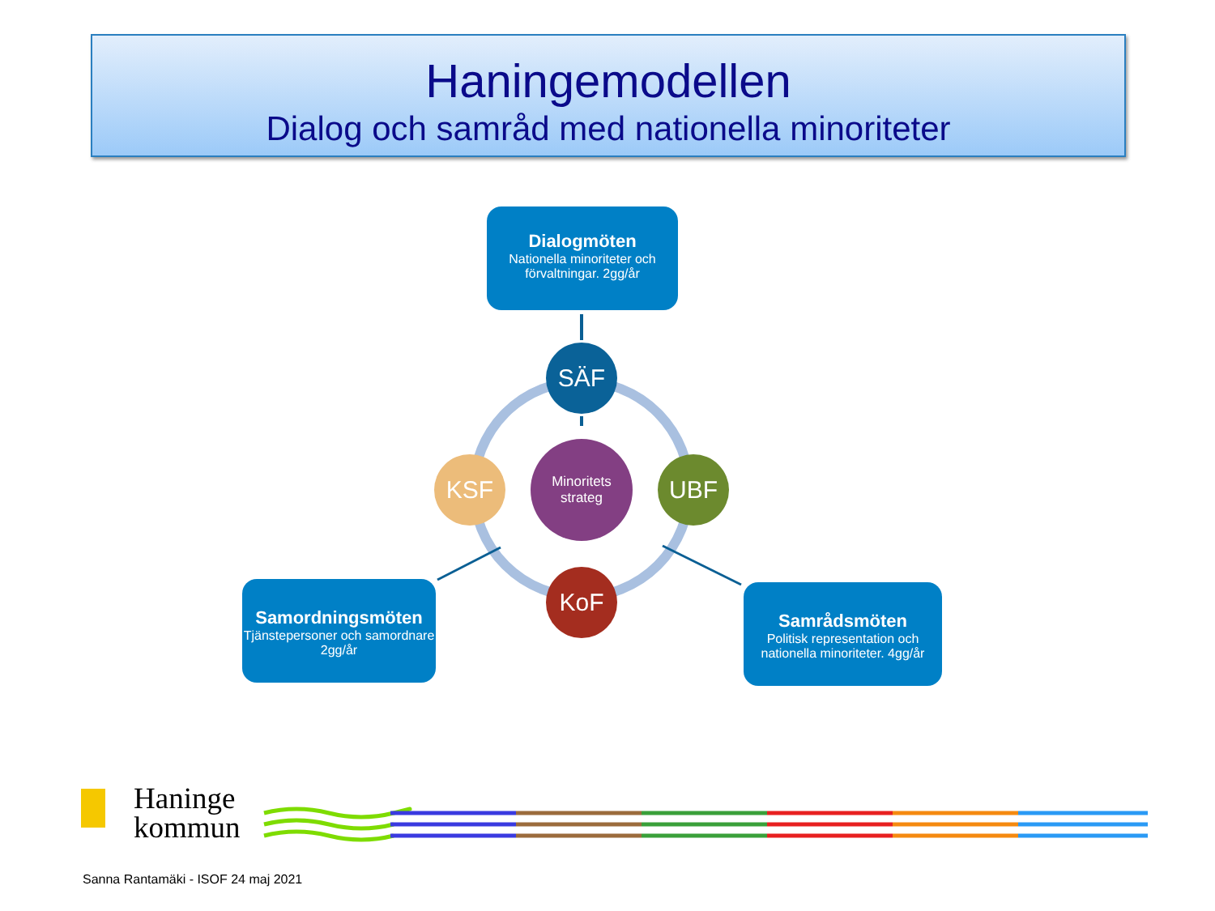Haningemodellen
Dialog och samråd med nationella minoriteter
Dialogmöten
Nationella minoriteter och förvaltningar. 2gg/år
Samordningsmöten
Tjänstepersoner och samordnare 2gg/år
Samrådsmöten
Politisk representation och nationella minoriteter. 4gg/år
SÄF
Minoritets strateg
KSF UBF
KoF
Haninge
kommun
Sanna Rantamäki - ISOF 24 maj 2021